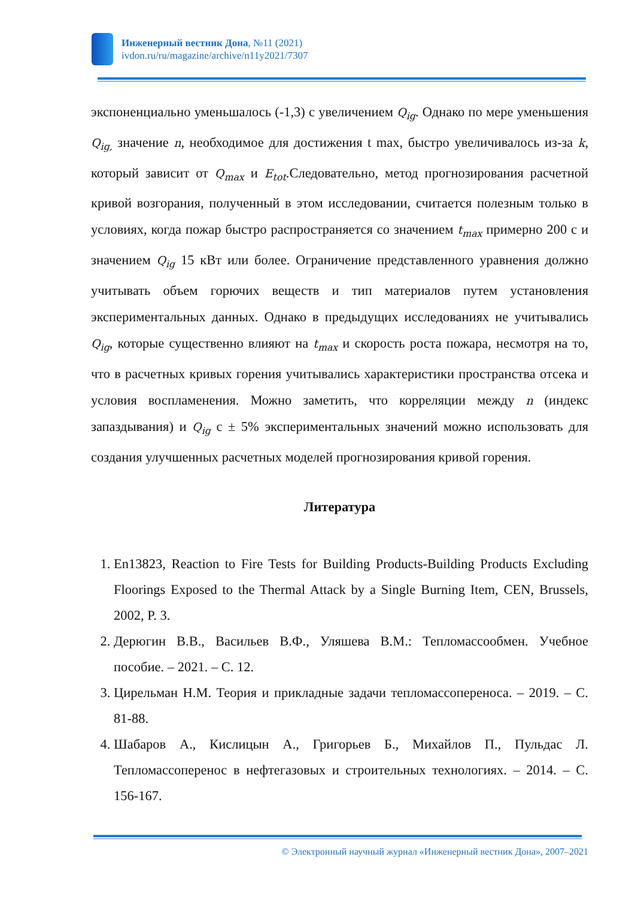Инженерный вестник Дона, №11 (2021)
ivdon.ru/ru/magazine/archive/n11y2021/7307
экспоненциально уменьшалось (-1,3) с увеличением Q<sub>ig</sub>. Однако по мере уменьшения Q<sub>ig,</sub> значение n, необходимое для достижения t max, быстро увеличивалось из-за k, который зависит от Q<sub>max</sub> и E<sub>tot</sub>.Следовательно, метод прогнозирования расчетной кривой возгорания, полученный в этом исследовании, считается полезным только в условиях, когда пожар быстро распространяется со значением t<sub>max</sub> примерно 200 с и значением Q<sub>ig</sub> 15 кВт или более. Ограничение представленного уравнения должно учитывать объем горючих веществ и тип материалов путем установления экспериментальных данных. Однако в предыдущих исследованиях не учитывались Q<sub>ig</sub>, которые существенно влияют на t<sub>max</sub> и скорость роста пожара, несмотря на то, что в расчетных кривых горения учитывались характеристики пространства отсека и условия воспламенения. Можно заметить, что корреляции между n (индекс запаздывания) и Q<sub>ig</sub> с ± 5% экспериментальных значений можно использовать для создания улучшенных расчетных моделей прогнозирования кривой горения.
Литература
1. En13823, Reaction to Fire Tests for Building Products-Building Products Excluding Floorings Exposed to the Thermal Attack by a Single Burning Item, CEN, Brussels, 2002, P. 3.
2. Дерюгин В.В., Васильев В.Ф., Уляшева В.М.: Тепломассообмен. Учебное пособие. – 2021. – С. 12.
3. Цирельман Н.М. Теория и прикладные задачи тепломассопереноса. – 2019. – С. 81-88.
4. Шабаров А., Кислицын А., Григорьев Б., Михайлов П., Пульдас Л. Тепломассоперенос в нефтегазовых и строительных технологиях. – 2014. – С. 156-167.
© Электронный научный журнал «Инженерный вестник Дона», 2007–2021